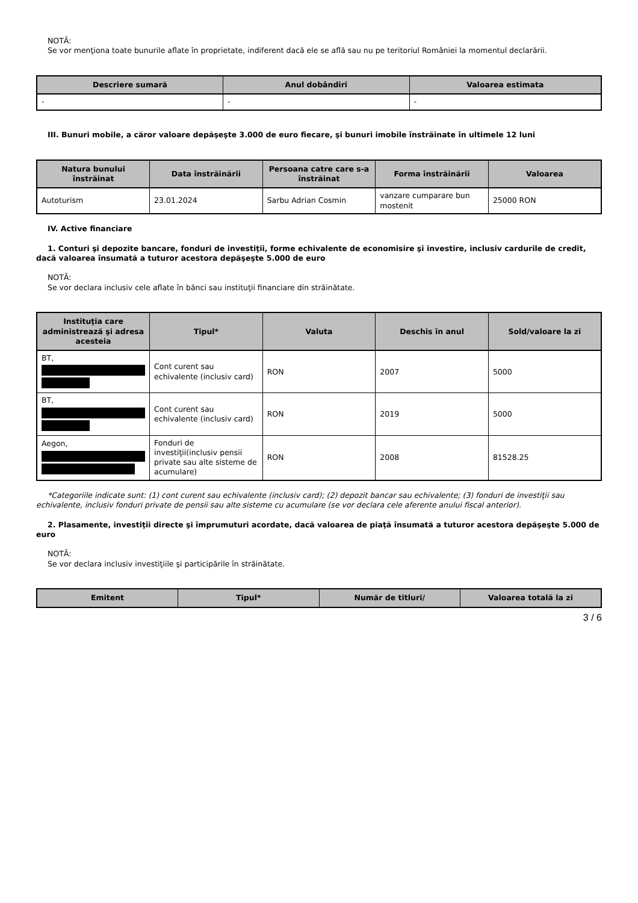NOTĂ:
Se vor menţiona toate bunurile aflate în proprietate, indiferent dacă ele se află sau nu pe teritoriul României la momentul declarării.
| Descriere sumară | Anul dobândiri | Valoarea estimata |
| --- | --- | --- |
| - | - | - |
III. Bunuri mobile, a căror valoare depăşeşte 3.000 de euro fiecare, şi bunuri imobile înstrăinate în ultimele 12 luni
| Natura bunului înstrăinat | Data înstrăinării | Persoana catre care s-a înstrăinat | Forma înstrăinării | Valoarea |
| --- | --- | --- | --- | --- |
| Autoturism | 23.01.2024 | Sarbu Adrian Cosmin | vanzare cumparare bun mostenit | 25000 RON |
IV. Active financiare
1. Conturi şi depozite bancare, fonduri de investiţii, forme echivalente de economisire şi investire, inclusiv cardurile de credit, dacă valoarea însumată a tuturor acestora depăşeşte 5.000 de euro
NOTĂ:
Se vor declara inclusiv cele aflate în bănci sau instituţii financiare din străinătate.
| Instituţia care administrează şi adresa acesteia | Tipul* | Valuta | Deschis în anul | Sold/valoare la zi |
| --- | --- | --- | --- | --- |
| BT, | Cont curent sau echivalente (inclusiv card) | RON | 2007 | 5000 |
| BT, | Cont curent sau echivalente (inclusiv card) | RON | 2019 | 5000 |
| Aegon, | Fonduri de investiţii(inclusiv pensii private sau alte sisteme de acumulare) | RON | 2008 | 81528.25 |
*Categoriile indicate sunt: (1) cont curent sau echivalente (inclusiv card); (2) depozit bancar sau echivalente; (3) fonduri de investiţii sau echivalente, inclusiv fonduri private de pensii sau alte sisteme cu acumulare (se vor declara cele aferente anului fiscal anterior).
2. Plasamente, investiţii directe şi împrumuturi acordate, dacă valoarea de piaţă însumată a tuturor acestora depăşeşte 5.000 de euro
NOTĂ:
Se vor declara inclusiv investiţiile şi participările în străinătate.
| Emitent | Tipul* | Număr de titluri/ | Valoarea totală la zi |
| --- | --- | --- | --- |
3 / 6